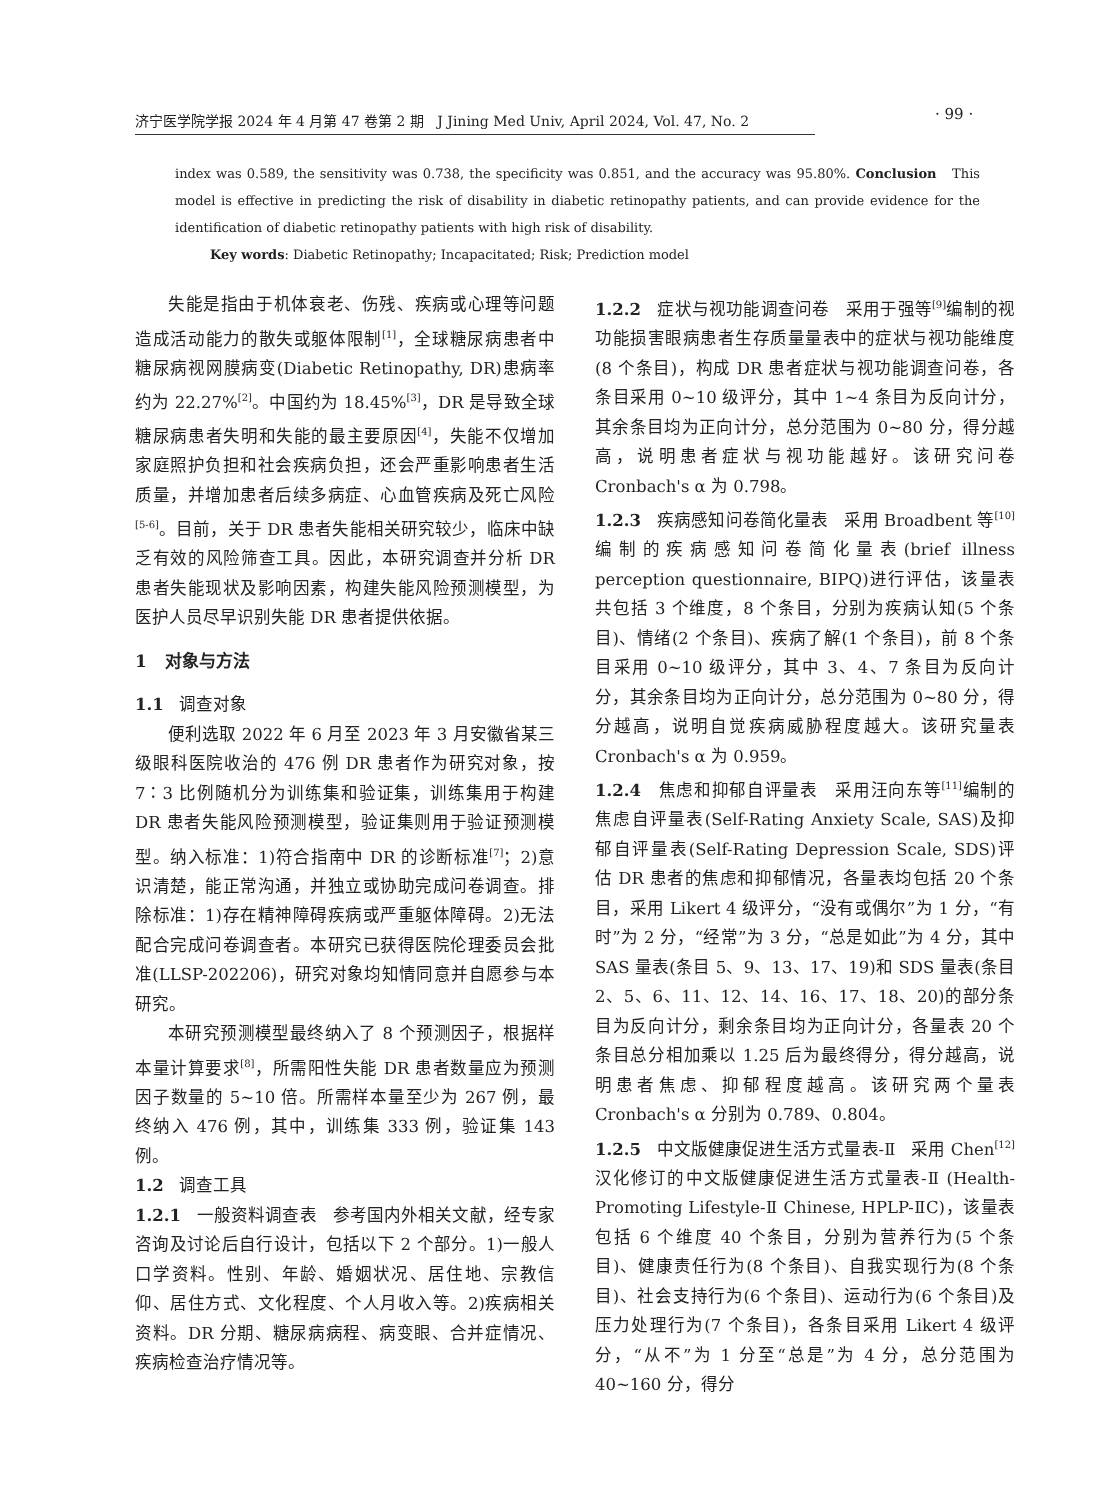济宁医学院学报 2024 年 4 月第 47 卷第 2 期 J Jining Med Univ, April 2024, Vol. 47, No. 2
· 99 ·
index was 0.589, the sensitivity was 0.738, the specificity was 0.851, and the accuracy was 95.80%. Conclusion This model is effective in predicting the risk of disability in diabetic retinopathy patients, and can provide evidence for the identification of diabetic retinopathy patients with high risk of disability.
Key words: Diabetic Retinopathy; Incapacitated; Risk; Prediction model
失能是指由于机体衰老、伤残、疾病或心理等问题造成活动能力的散失或躯体限制<sup>[1]</sup>，全球糖尿病患者中糖尿病视网膜病变(Diabetic Retinopathy, DR)患病率约为 22.27%<sup>[2]</sup>。中国约为 18.45%<sup>[3]</sup>，DR 是导致全球糖尿病患者失明和失能的最主要原因<sup>[4]</sup>，失能不仅增加家庭照护负担和社会疾病负担，还会严重影响患者生活质量，并增加患者后续多病症、心血管疾病及死亡风险<sup>[5-6]</sup>。目前，关于 DR 患者失能相关研究较少，临床中缺乏有效的风险筛查工具。因此，本研究调查并分析 DR 患者失能现状及影响因素，构建失能风险预测模型，为医护人员尽早识别失能 DR 患者提供依据。
1 对象与方法
1.1 调查对象
便利选取 2022 年 6 月至 2023 年 3 月安徽省某三级眼科医院收治的 476 例 DR 患者作为研究对象，按 7∶3 比例随机分为训练集和验证集，训练集用于构建 DR 患者失能风险预测模型，验证集则用于验证预测模型。纳入标准：1)符合指南中 DR 的诊断标准<sup>[7]</sup>；2)意识清楚，能正常沟通，并独立或协助完成问卷调查。排除标准：1)存在精神障碍疾病或严重躯体障碍。2)无法配合完成问卷调查者。本研究已获得医院伦理委员会批准(LLSP-202206)，研究对象均知情同意并自愿参与本研究。
本研究预测模型最终纳入了 8 个预测因子，根据样本量计算要求<sup>[8]</sup>，所需阳性失能 DR 患者数量应为预测因子数量的 5~10 倍。所需样本量至少为 267 例，最终纳入 476 例，其中，训练集 333 例，验证集 143 例。
1.2 调查工具
1.2.1 一般资料调查表 参考国内外相关文献，经专家咨询及讨论后自行设计，包括以下 2 个部分。1)一般人口学资料。性别、年龄、婚姻状况、居住地、宗教信仰、居住方式、文化程度、个人月收入等。2)疾病相关资料。DR 分期、糖尿病病程、病变眼、合并症情况、疾病检查治疗情况等。
1.2.2 症状与视功能调查问卷 采用于强等<sup>[9]</sup>编制的视功能损害眼病患者生存质量量表中的症状与视功能维度(8 个条目)，构成 DR 患者症状与视功能调查问卷，各条目采用 0~10 级评分，其中 1~4 条目为反向计分，其余条目均为正向计分，总分范围为 0~80 分，得分越高，说明患者症状与视功能越好。该研究问卷 Cronbach's α 为 0.798。
1.2.3 疾病感知问卷简化量表 采用 Broadbent 等<sup>[10]</sup>编制的疾病感知问卷简化量表(brief illness perception questionnaire, BIPQ)进行评估，该量表共包括 3 个维度，8 个条目，分别为疾病认知(5 个条目)、情绪(2 个条目)、疾病了解(1 个条目)，前 8 个条目采用 0~10 级评分，其中 3、4、7 条目为反向计分，其余条目均为正向计分，总分范围为 0~80 分，得分越高，说明自觉疾病威胁程度越大。该研究量表 Cronbach's α 为 0.959。
1.2.4 焦虑和抑郁自评量表 采用汪向东等<sup>[11]</sup>编制的焦虑自评量表(Self-Rating Anxiety Scale, SAS)及抑郁自评量表(Self-Rating Depression Scale, SDS)评估 DR 患者的焦虑和抑郁情况，各量表均包括 20 个条目，采用 Likert 4 级评分，“没有或偶尔”为 1 分，“有时”为 2 分，“经常”为 3 分，“总是如此”为 4 分，其中 SAS 量表(条目 5、9、13、17、19)和 SDS 量表(条目 2、5、6、11、12、14、16、17、18、20)的部分条目为反向计分，剩余条目均为正向计分，各量表 20 个条目总分相加乘以 1.25 后为最终得分，得分越高，说明患者焦虑、抑郁程度越高。该研究两个量表 Cronbach's α 分别为 0.789、0.804。
1.2.5 中文版健康促进生活方式量表-Ⅱ 采用 Chen<sup>[12]</sup>汉化修订的中文版健康促进生活方式量表-Ⅱ (Health-Promoting Lifestyle-Ⅱ Chinese, HPLP-ⅡC)，该量表包括 6 个维度 40 个条目，分别为营养行为(5 个条目)、健康责任行为(8 个条目)、自我实现行为(8 个条目)、社会支持行为(6 个条目)、运动行为(6 个条目)及压力处理行为(7 个条目)，各条目采用 Likert 4 级评分，“从不”为 1 分至“总是”为 4 分，总分范围为 40~160 分，得分